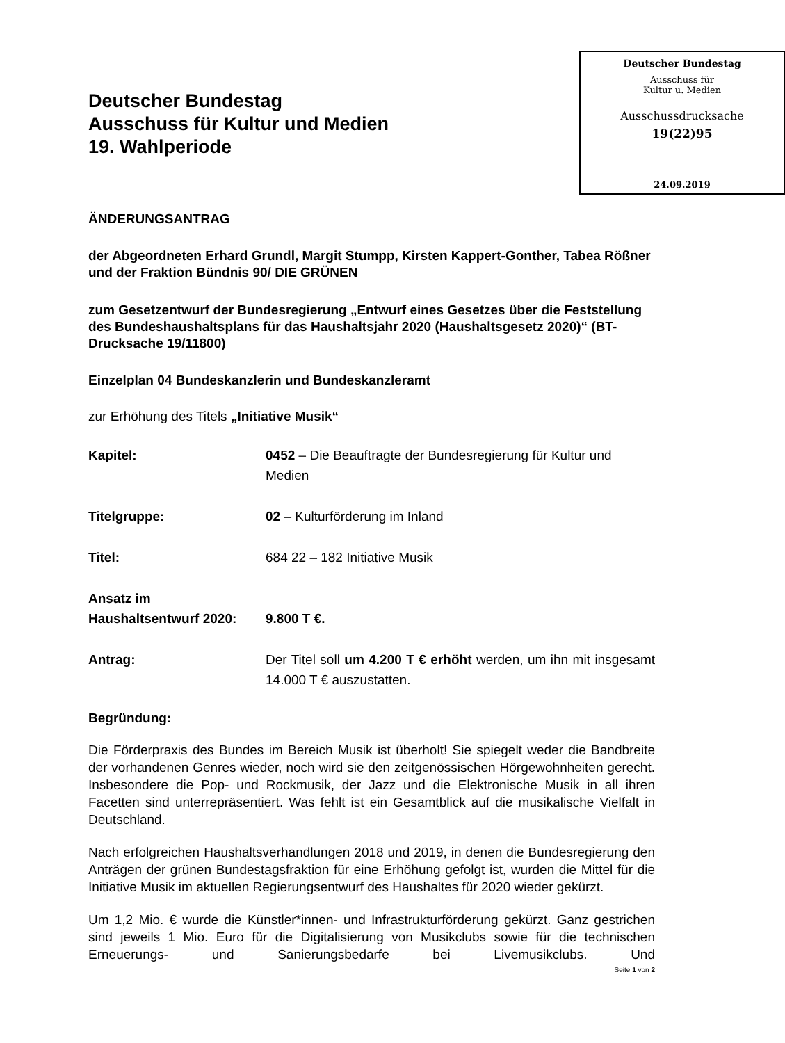Deutscher Bundestag
Ausschuss für Kultur und Medien
19. Wahlperiode
Deutscher Bundestag
Ausschuss für
Kultur u. Medien
Ausschussdrucksache
19(22)95
24.09.2019
ÄNDERUNGSANTRAG
der Abgeordneten Erhard Grundl, Margit Stumpp, Kirsten Kappert-Gonther, Tabea Rößner und der Fraktion Bündnis 90/ DIE GRÜNEN
zum Gesetzentwurf der Bundesregierung „Entwurf eines Gesetzes über die Feststellung des Bundeshaushaltsplans für das Haushaltsjahr 2020 (Haushaltsgesetz 2020)“ (BT-Drucksache 19/11800)
Einzelplan 04 Bundeskanzlerin und Bundeskanzleramt
zur Erhöhung des Titels „Initiative Musik“
Kapitel: 0452 – Die Beauftragte der Bundesregierung für Kultur und Medien
Titelgruppe: 02 – Kulturförderung im Inland
Titel: 684 22 – 182 Initiative Musik
Ansatz im
Haushaltsentwurf 2020:
9.800 T €.
Antrag: Der Titel soll um 4.200 T € erhöht werden, um ihn mit insgesamt 14.000 T € auszustatten.
Begründung:
Die Förderpraxis des Bundes im Bereich Musik ist überholt! Sie spiegelt weder die Bandbreite der vorhandenen Genres wieder, noch wird sie den zeitgenössischen Hörgewohnheiten gerecht. Insbesondere die Pop- und Rockmusik, der Jazz und die Elektronische Musik in all ihren Facetten sind unterrepräsentiert. Was fehlt ist ein Gesamtblick auf die musikalische Vielfalt in Deutschland.
Nach erfolgreichen Haushaltsverhandlungen 2018 und 2019, in denen die Bundesregierung den Anträgen der grünen Bundestagsfraktion für eine Erhöhung gefolgt ist, wurden die Mittel für die Initiative Musik im aktuellen Regierungsentwurf des Haushaltes für 2020 wieder gekürzt.
Um 1,2 Mio. € wurde die Künstler*innen- und Infrastrukturförderung gekürzt. Ganz gestrichen sind jeweils 1 Mio. Euro für die Digitalisierung von Musikclubs sowie für die technischen Erneuerungs- und Sanierungsbedarfe bei Livemusikclubs. Und
Seite 1 von 2